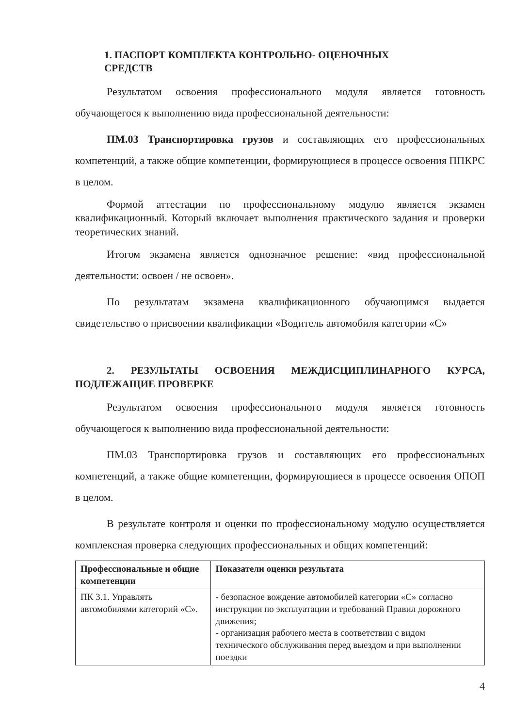1. ПАСПОРТ КОМПЛЕКТА КОНТРОЛЬНО- ОЦЕНОЧНЫХ
СРЕДСТВ
Результатом освоения профессионального модуля является готовность обучающегося к выполнению вида профессиональной деятельности:
ПМ.03 Транспортировка грузов и составляющих его профессиональных компетенций, а также общие компетенции, формирующиеся в процессе освоения ППКРС в целом.
Формой аттестации по профессиональному модулю является экзамен квалификационный. Который включает выполнения практического задания и проверки теоретических знаний.
Итогом экзамена является однозначное решение: «вид профессиональной деятельности: освоен / не освоен».
По результатам экзамена квалификационного обучающимся выдается свидетельство о присвоении квалификации «Водитель автомобиля категории «С»
2. РЕЗУЛЬТАТЫ ОСВОЕНИЯ МЕЖДИСЦИПЛИНАРНОГО КУРСА, ПОДЛЕЖАЩИЕ ПРОВЕРКЕ
Результатом освоения профессионального модуля является готовность обучающегося к выполнению вида профессиональной деятельности:
ПМ.03 Транспортировка грузов и составляющих его профессиональных компетенций, а также общие компетенции, формирующиеся в процессе освоения ОПОП в целом.
В результате контроля и оценки по профессиональному модулю осуществляется комплексная проверка следующих профессиональных и общих компетенций:
| Профессиональные и общие компетенции | Показатели оценки результата |
| --- | --- |
| ПК 3.1. Управлять автомобилями категорий «С». | - безопасное вождение автомобилей категории «С» согласно инструкции по эксплуатации и требований Правил дорожного движения; - организация рабочего места в соответствии с видом технического обслуживания перед выездом и при выполнении поездки |
4